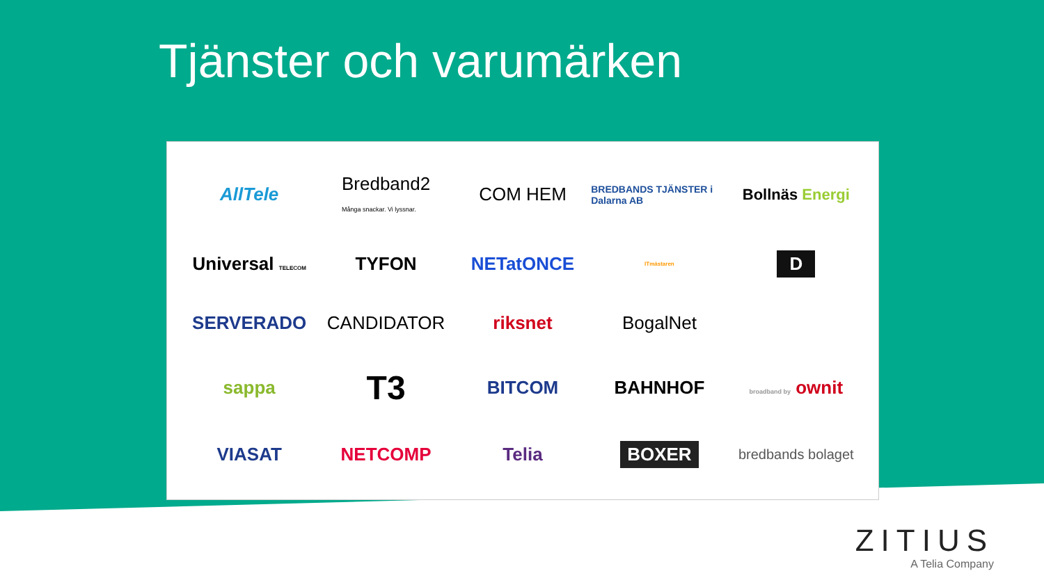Tjänster och varumärken
AllTele
Bredband2
Många snackar. Vi lyssnar.
COM HEM
BREDBANDS TJÄNSTER i Dalarna AB
Bollnäs Energi
Universal TELECOM
TYFON
NETatONCE
ITmästaren
D
SERVERADO
CANDIDATOR
riksnet
BogalNet
sappa
T3
BITCOM
BAHNHOF
broadband by ownit
VIASAT
NETCOMP
Telia
BOXER
bredbands bolaget
ZITIUS
A Telia Company